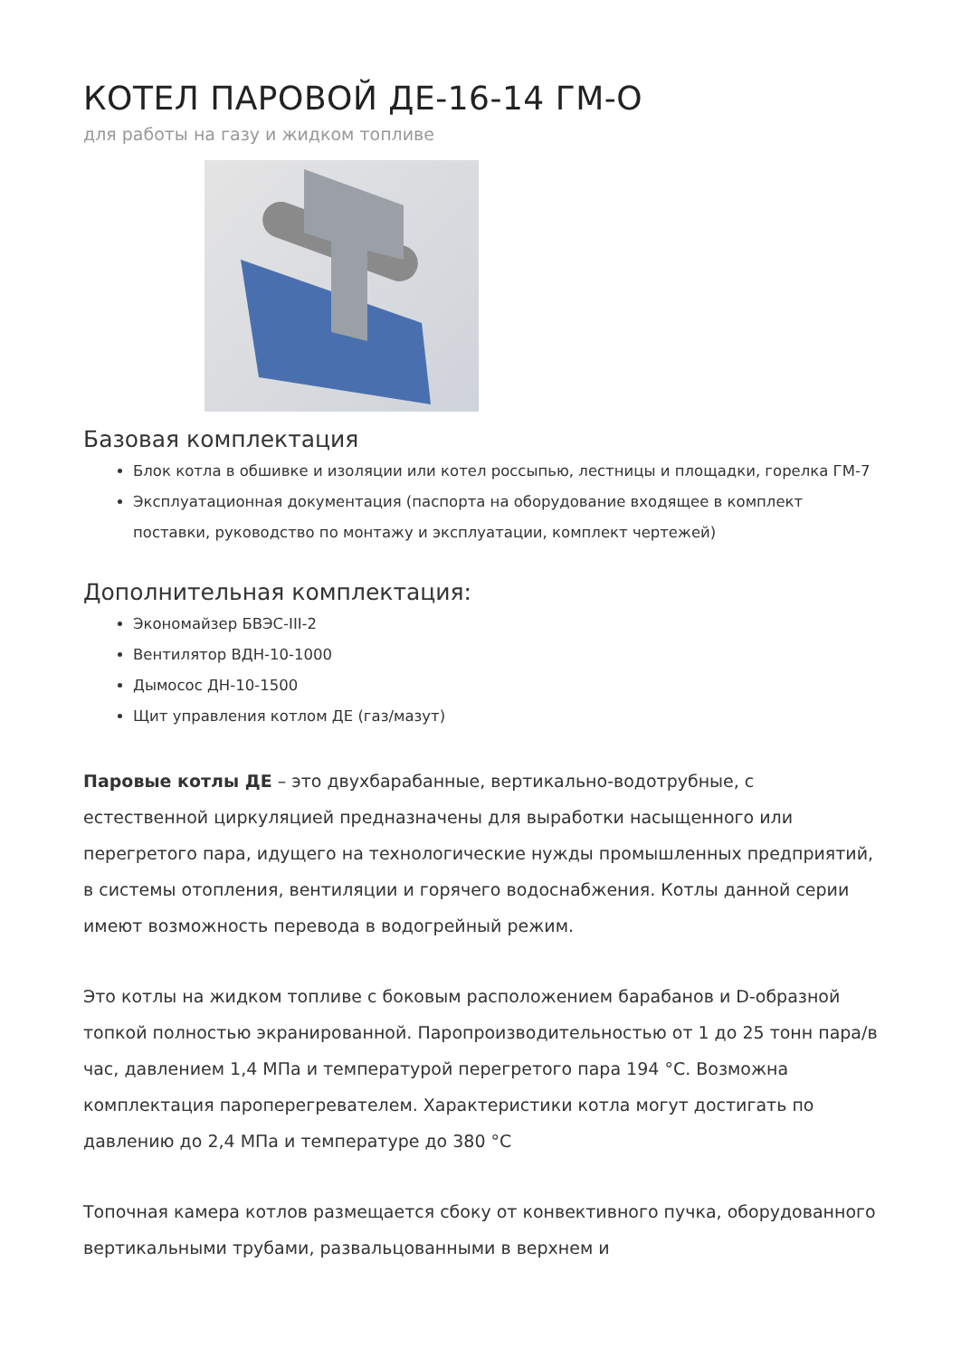КОТЕЛ ПАРОВОЙ ДЕ-16-14 ГМ-О
для работы на газу и жидком топливе
Базовая комплектация
Блок котла в обшивке и изоляции или котел россыпью, лестницы и площадки, горелка ГМ-7
Эксплуатационная документация (паспорта на оборудование входящее в комплект поставки, руководство по монтажу и эксплуатации, комплект чертежей)
Дополнительная комплектация:
Экономайзер БВЭС-III-2
Вентилятор ВДН-10-1000
Дымосос ДН-10-1500
Щит управления котлом ДЕ (газ/мазут)
Паровые котлы ДЕ – это двухбарабанные, вертикально-водотрубные, с естественной циркуляцией предназначены для выработки насыщенного или перегретого пара, идущего на технологические нужды промышленных предприятий, в системы отопления, вентиляции и горячего водоснабжения. Котлы данной серии имеют возможность перевода в водогрейный режим.
Это котлы на жидком топливе с боковым расположением барабанов и D-образной топкой полностью экранированной. Паропроизводительностью от 1 до 25 тонн пара/в час, давлением 1,4 МПа и температурой перегретого пара 194 °C. Возможна комплектация пароперегревателем. Характеристики котла могут достигать по давлению до 2,4 МПа и температуре до 380 °C
Топочная камера котлов размещается сбоку от конвективного пучка, оборудованного вертикальными трубами, развальцованными в верхнем и